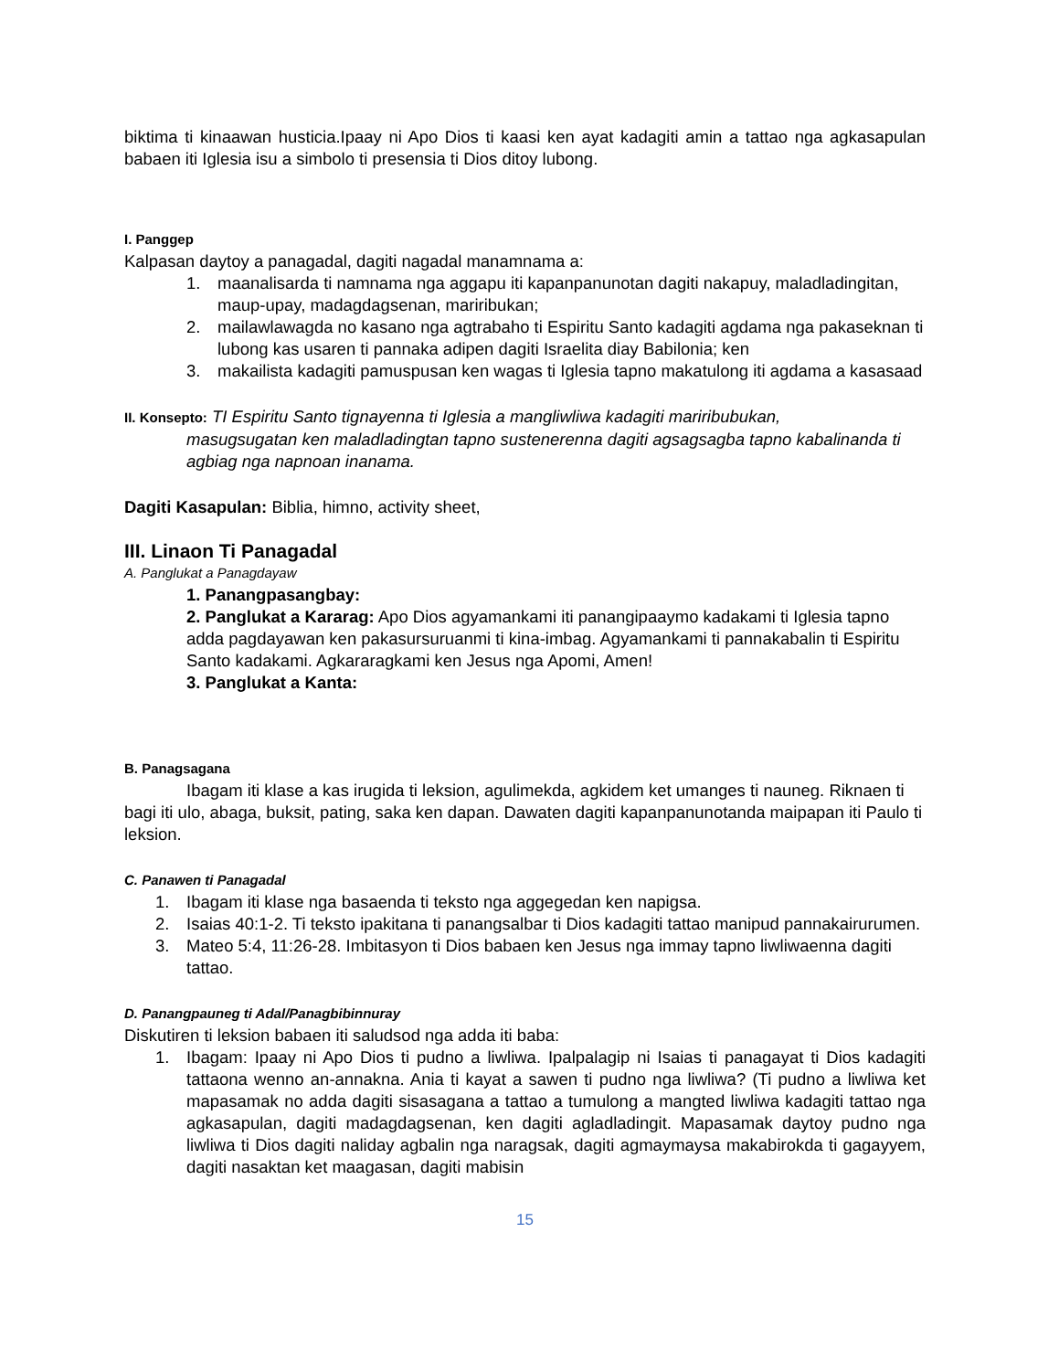biktima ti kinaawan husticia.Ipaay ni Apo Dios ti kaasi ken ayat kadagiti amin a tattao nga agkasapulan babaen iti Iglesia isu a simbolo ti presensia ti Dios ditoy lubong.
I. Panggep
Kalpasan daytoy a panagadal, dagiti nagadal manamnama a:
1. maanalisarda ti namnama nga aggapu iti kapanpanunotan dagiti nakapuy, maladladingitan, maup-upay, madagdagsenan, mariribukan;
2. mailawlawagda no kasano nga agtrabaho ti Espiritu Santo kadagiti agdama nga pakaseknan ti lubong kas usaren ti pannaka adipen dagiti Israelita diay Babilonia; ken
3. makailista kadagiti pamuspusan ken wagas ti Iglesia tapno makatulong iti agdama a kasasaad
II. Konsepto: TI Espiritu Santo tignayenna ti Iglesia a mangliwliwa kadagiti mariribubukan,
masugsugatan ken maladladingtan tapno sustenerenna dagiti agsagsagba tapno kabalinanda ti agbiag nga napnoan inanama.
Dagiti Kasapulan: Biblia, himno, activity sheet,
III. Linaon Ti Panagadal
A. Panglukat a Panagdayaw
1. Panangpasangbay:
2. Panglukat a Kararag: Apo Dios agyamankami iti panangipaaymo kadakami ti Iglesia tapno adda pagdayawan ken pakasursuruanmi ti kina-imbag. Agyamankami ti pannakabalin ti Espiritu Santo kadakami. Agkararagkami ken Jesus nga Apomi, Amen!
3. Panglukat a Kanta:
B. Panagsagana
Ibagam iti klase a kas irugida ti leksion, agulimekda, agkidem ket umanges ti nauneg. Riknaen ti bagi iti ulo, abaga, buksit, pating, saka ken dapan. Dawaten dagiti kapanpanunotanda maipapan iti Paulo ti leksion.
C. Panawen ti Panagadal
1. Ibagam iti klase nga basaenda ti teksto nga aggegedan ken napigsa.
2. Isaias 40:1-2. Ti teksto ipakitana ti panangsalbar ti Dios kadagiti tattao manipud pannakairurumen.
3. Mateo 5:4, 11:26-28. Imbitasyon ti Dios babaen ken Jesus nga immay tapno liwliwaenna dagiti tattao.
D. Panangpauneg ti Adal/Panagbibinnuray
Diskutiren ti leksion babaen iti saludsod nga adda iti baba:
1. Ibagam: Ipaay ni Apo Dios ti pudno a liwliwa. Ipalpalagip ni Isaias ti panagayat ti Dios kadagiti tattaona wenno an-annakna. Ania ti kayat a sawen ti pudno nga liwliwa? (Ti pudno a liwliwa ket mapasamak no adda dagiti sisasagana a tattao a tumulong a mangted liwliwa kadagiti tattao nga agkasapulan, dagiti madagdagsenan, ken dagiti agladladingit. Mapasamak daytoy pudno nga liwliwa ti Dios dagiti naliday agbalin nga naragsak, dagiti agmaymaysa makabirokda ti gagayyem, dagiti nasaktan ket maagasan, dagiti mabisin
15